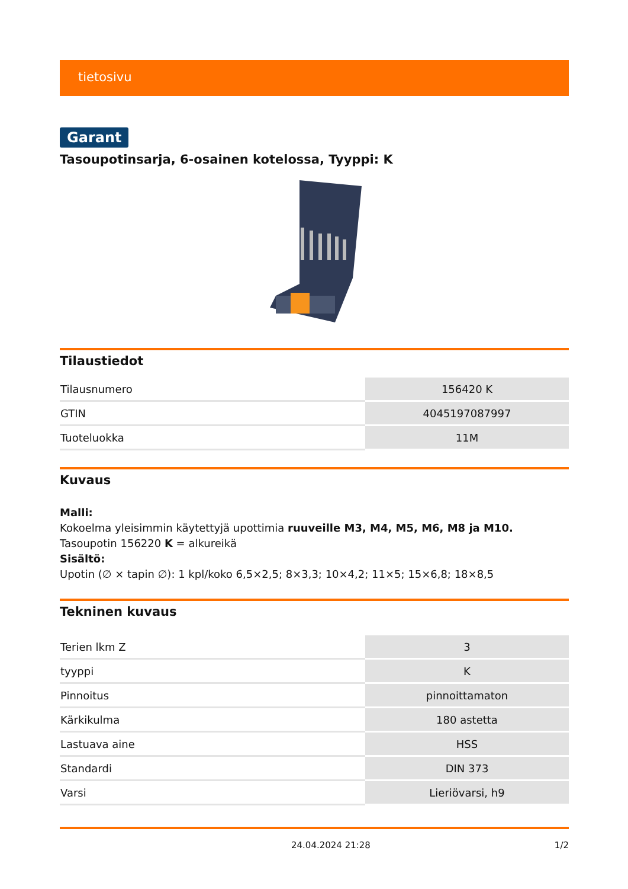tietosivu
Garant
Tasoupotinsarja, 6-osainen kotelossa, Tyyppi: K
Tilaustiedot
| Tilausnumero | 156420 K |
| GTIN | 4045197087997 |
| Tuoteluokka | 11M |
Kuvaus
Malli:
Kokoelma yleisimmin käytettyjä upottimia ruuveille M3, M4, M5, M6, M8 ja M10. Tasoupotin 156220 K = alkureikä
Sisältö:
Upotin (∅ × tapin ∅): 1 kpl/koko 6,5×2,5; 8×3,3; 10×4,2; 11×5; 15×6,8; 18×8,5
Tekninen kuvaus
| Terien lkm Z | 3 |
| tyyppi | K |
| Pinnoitus | pinnoittamaton |
| Kärkikulma | 180 astetta |
| Lastuava aine | HSS |
| Standardi | DIN 373 |
| Varsi | Lieriövarsi, h9 |
24.04.2024 21:28 1/2